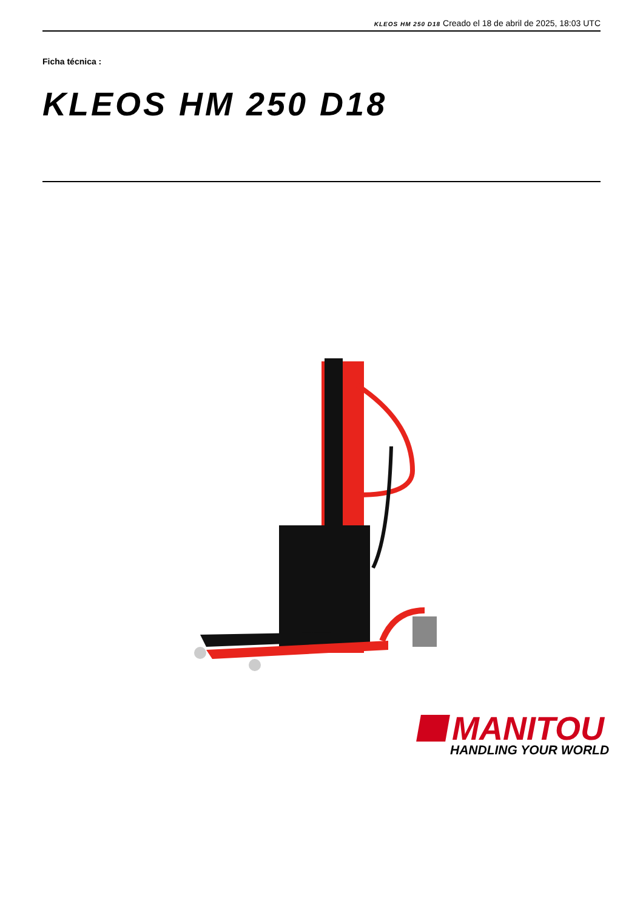KLEOS HM 250 D18 Creado el 18 de abril de 2025, 18:03 UTC
Ficha técnica :
KLEOS HM 250 D18
MANITOU
HANDLING YOUR WORLD